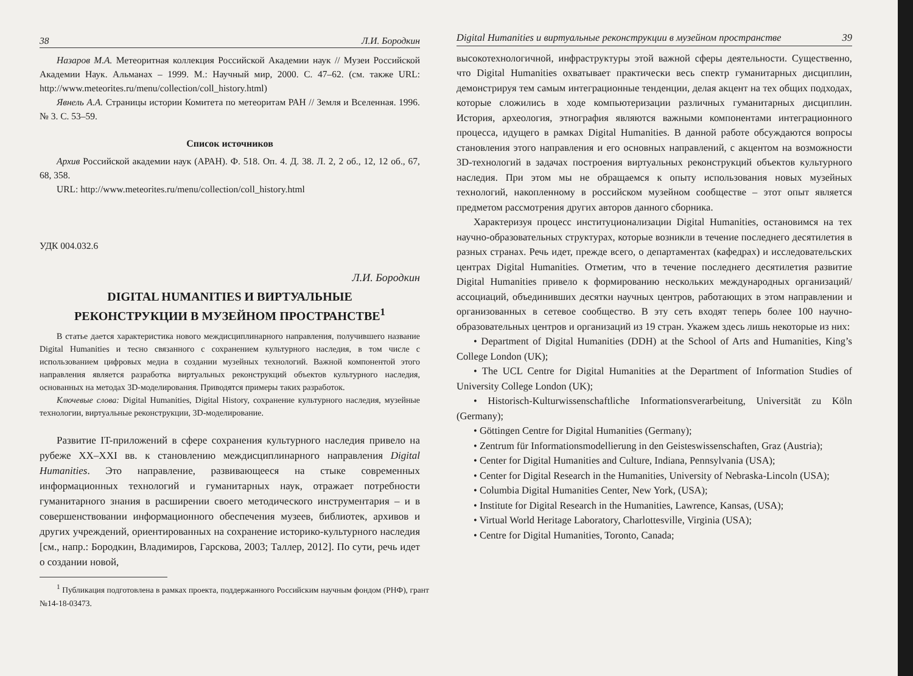38 Л.И. Бородкин
Назаров М.А. Метеоритная коллекция Российской Академии наук // Музеи Российской Академии Наук. Альманах – 1999. М.: Научный мир, 2000. С. 47–62. (см. также URL: http://www.meteorites.ru/menu/collection/coll_history.html)
Явнель А.А. Страницы истории Комитета по метеоритам РАН // Земля и Вселенная. 1996. № 3. С. 53–59.
Список источников
Архив Российской академии наук (АРАН). Ф. 518. Оп. 4. Д. 38. Л. 2, 2 об., 12, 12 об., 67, 68, 358.
URL: http://www.meteorites.ru/menu/collection/coll_history.html
УДК 004.032.6
Л.И. Бородкин
DIGITAL HUMANITIES И ВИРТУАЛЬНЫЕ
РЕКОНСТРУКЦИИ В МУЗЕЙНОМ ПРОСТРАНСТВЕ<sup>1</sup>
В статье дается характеристика нового междисциплинарного направления, получившего название Digital Humanities и тесно связанного с сохранением культурного наследия, в том числе с использованием цифровых медиа в создании музейных технологий. Важной компонентой этого направления является разработка виртуальных реконструкций объектов культурного наследия, основанных на методах 3D-моделирования. Приводятся примеры таких разработок.
Ключевые слова: Digital Humanities, Digital History, сохранение культурного наследия, музейные технологии, виртуальные реконструкции, 3D-моделирование.
Развитие IT-приложений в сфере сохранения культурного наследия привело на рубеже XX–XXI вв. к становлению междисциплинарного направления Digital Humanities. Это направление, развивающееся на стыке современных информационных технологий и гуманитарных наук, отражает потребности гуманитарного знания в расширении своего методического инструментария – и в совершенствовании информационного обеспечения музеев, библиотек, архивов и других учреждений, ориентированных на сохранение историко-культурного наследия [см., напр.: Бородкин, Владимиров, Гарскова, 2003; Таллер, 2012]. По сути, речь идет о создании новой,
<sup>1</sup> Публикация подготовлена в рамках проекта, поддержанного Российским научным фондом (РНФ), грант №14-18-03473.
Digital Humanities и виртуальные реконструкции в музейном пространстве 39
высокотехнологичной, инфраструктуры этой важной сферы деятельности. Существенно, что Digital Humanities охватывает практически весь спектр гуманитарных дисциплин, демонстрируя тем самым интеграционные тенденции, делая акцент на тех общих подходах, которые сложились в ходе компьютеризации различных гуманитарных дисциплин. История, археология, этнография являются важными компонентами интеграционного процесса, идущего в рамках Digital Humanities. В данной работе обсуждаются вопросы становления этого направления и его основных направлений, с акцентом на возможности 3D-технологий в задачах построения виртуальных реконструкций объектов культурного наследия. При этом мы не обращаемся к опыту использования новых музейных технологий, накопленному в российском музейном сообществе – этот опыт является предметом рассмотрения других авторов данного сборника.
Характеризуя процесс институционализации Digital Humanities, остановимся на тех научно-образовательных структурах, которые возникли в течение последнего десятилетия в разных странах. Речь идет, прежде всего, о департаментах (кафедрах) и исследовательских центрах Digital Humanities. Отметим, что в течение последнего десятилетия развитие Digital Humanities привело к формированию нескольких международных организаций/ассоциаций, объединивших десятки научных центров, работающих в этом направлении и организованных в сетевое сообщество. В эту сеть входят теперь более 100 научно-образовательных центров и организаций из 19 стран. Укажем здесь лишь некоторые из них:
• Department of Digital Humanities (DDH) at the School of Arts and Humanities, King’s College London (UK);
• The UCL Centre for Digital Humanities at the Department of Information Studies of University College London (UK);
• Historisch-Kulturwissenschaftliche Informationsverarbeitung, Universität zu Köln (Germany);
• Göttingen Centre for Digital Humanities (Germany);
• Zentrum für Informationsmodellierung in den Geisteswissenschaften, Graz (Austria);
• Center for Digital Humanities and Culture, Indiana, Pennsylvania (USA);
• Center for Digital Research in the Humanities, University of Nebraska-Lincoln (USA);
• Columbia Digital Humanities Center, New York, (USA);
• Institute for Digital Research in the Humanities, Lawrence, Kansas, (USA);
• Virtual World Heritage Laboratory, Charlottesville, Virginia (USA);
• Centre for Digital Humanities, Toronto, Canada;